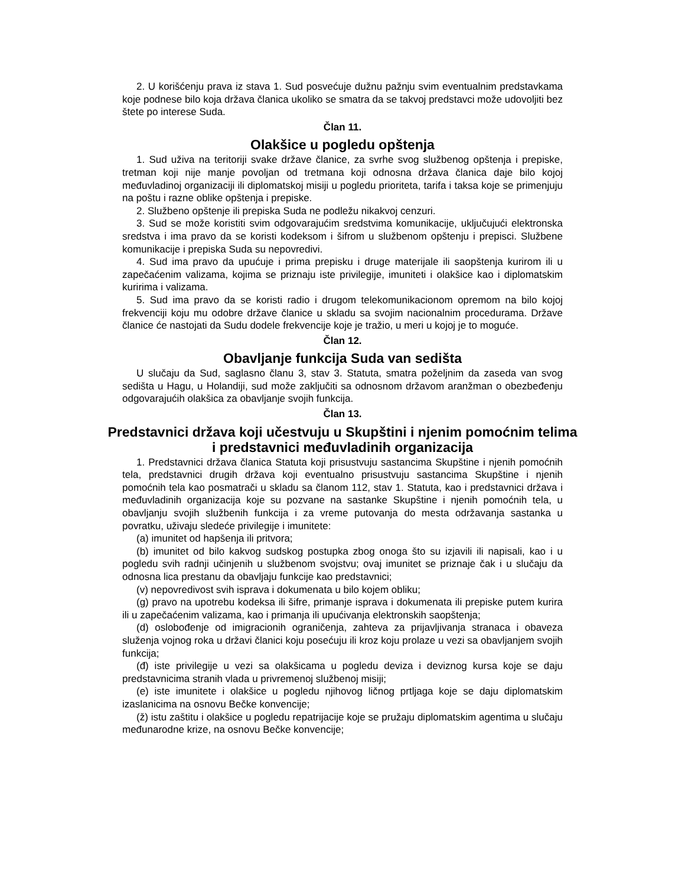2. U korišćenju prava iz stava 1. Sud posvećuje dužnu pažnju svim eventualnim predstavkama koje podnese bilo koja država članica ukoliko se smatra da se takvoj predstavci može udovoljiti bez štete po interese Suda.
Član 11.
Olakšice u pogledu opštenja
1. Sud uživa na teritoriji svake države članice, za svrhe svog službenog opštenja i prepiske, tretman koji nije manje povoljan od tretmana koji odnosna država članica daje bilo kojoj međuvladinoj organizaciji ili diplomatskoj misiji u pogledu prioriteta, tarifa i taksa koje se primenjuju na poštu i razne oblike opštenja i prepiske.
2. Službeno opštenje ili prepiska Suda ne podležu nikakvoj cenzuri.
3. Sud se može koristiti svim odgovarajućim sredstvima komunikacije, uključujući elektronska sredstva i ima pravo da se koristi kodeksom i šifrom u službenom opštenju i prepisci. Službene komunikacije i prepiska Suda su nepovredivi.
4. Sud ima pravo da upućuje i prima prepisku i druge materijale ili saopštenja kurirom ili u zapečaćenim valizama, kojima se priznaju iste privilegije, imuniteti i olakšice kao i diplomatskim kuririma i valizama.
5. Sud ima pravo da se koristi radio i drugom telekomunikacionom opremom na bilo kojoj frekvenciji koju mu odobre države članice u skladu sa svojim nacionalnim procedurama. Države članice će nastojati da Sudu dodele frekvencije koje je tražio, u meri u kojoj je to moguće.
Član 12.
Obavljanje funkcija Suda van sedišta
U slučaju da Sud, saglasno članu 3, stav 3. Statuta, smatra poželjnim da zaseda van svog sedišta u Hagu, u Holandiji, sud može zaključiti sa odnosnom državom aranžman o obezbeđenju odgovarajućih olakšica za obavljanje svojih funkcija.
Član 13.
Predstavnici država koji učestvuju u Skupštini i njenim pomoćnim telima i predstavnici međuvladinih organizacija
1. Predstavnici država članica Statuta koji prisustvuju sastancima Skupštine i njenih pomoćnih tela, predstavnici drugih država koji eventualno prisustvuju sastancima Skupštine i njenih pomoćnih tela kao posmatrači u skladu sa članom 112, stav 1. Statuta, kao i predstavnici država i međuvladinih organizacija koje su pozvane na sastanke Skupštine i njenih pomoćnih tela, u obavljanju svojih službenih funkcija i za vreme putovanja do mesta održavanja sastanka u povratku, uživaju sledeće privilegije i imunitete:
(a) imunitet od hapšenja ili pritvora;
(b) imunitet od bilo kakvog sudskog postupka zbog onoga što su izjavili ili napisali, kao i u pogledu svih radnji učinjenih u službenom svojstvu; ovaj imunitet se priznaje čak i u slučaju da odnosna lica prestanu da obavljaju funkcije kao predstavnici;
(v) nepovredivost svih isprava i dokumenata u bilo kojem obliku;
(g) pravo na upotrebu kodeksa ili šifre, primanje isprava i dokumenata ili prepiske putem kurira ili u zapečaćenim valizama, kao i primanja ili upućivanja elektronskih saopštenja;
(d) oslobođenje od imigracionih ograničenja, zahteva za prijavljivanja stranaca i obaveza služenja vojnog roka u državi članici koju posećuju ili kroz koju prolaze u vezi sa obavljanjem svojih funkcija;
(đ) iste privilegije u vezi sa olakšicama u pogledu deviza i deviznog kursa koje se daju predstavnicima stranih vlada u privremenoj službenoj misiji;
(e) iste imunitete i olakšice u pogledu njihovog ličnog prtljaga koje se daju diplomatskim izaslanicima na osnovu Bečke konvencije;
(ž) istu zaštitu i olakšice u pogledu repatrijacije koje se pružaju diplomatskim agentima u slučaju međunarodne krize, na osnovu Bečke konvencije;